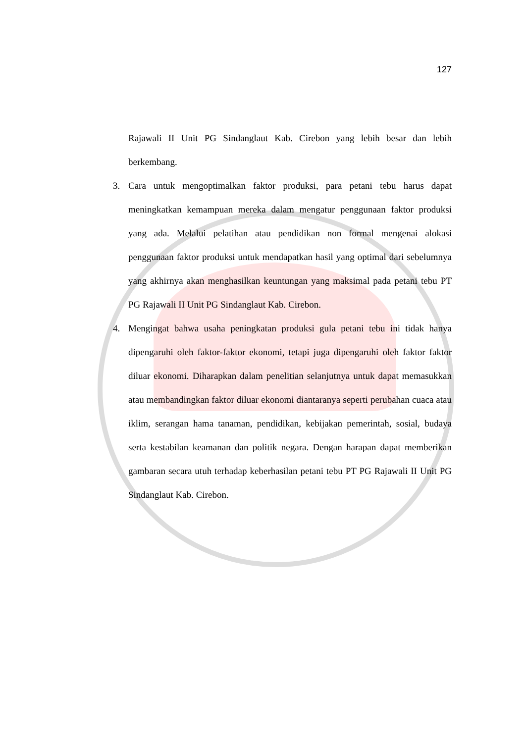127
Rajawali II Unit PG Sindanglaut Kab. Cirebon yang lebih besar dan lebih berkembang.
3. Cara untuk mengoptimalkan faktor produksi, para petani tebu harus dapat meningkatkan kemampuan mereka dalam mengatur penggunaan faktor produksi yang ada. Melalui pelatihan atau pendidikan non formal mengenai alokasi penggunaan faktor produksi untuk mendapatkan hasil yang optimal dari sebelumnya yang akhirnya akan menghasilkan keuntungan yang maksimal pada petani tebu PT PG Rajawali II Unit PG Sindanglaut Kab. Cirebon.
4. Mengingat bahwa usaha peningkatan produksi gula petani tebu ini tidak hanya dipengaruhi oleh faktor-faktor ekonomi, tetapi juga dipengaruhi oleh faktor faktor diluar ekonomi. Diharapkan dalam penelitian selanjutnya untuk dapat memasukkan atau membandingkan faktor diluar ekonomi diantaranya seperti perubahan cuaca atau iklim, serangan hama tanaman, pendidikan, kebijakan pemerintah, sosial, budaya serta kestabilan keamanan dan politik negara. Dengan harapan dapat memberikan gambaran secara utuh terhadap keberhasilan petani tebu PT PG Rajawali II Unit PG Sindanglaut Kab. Cirebon.